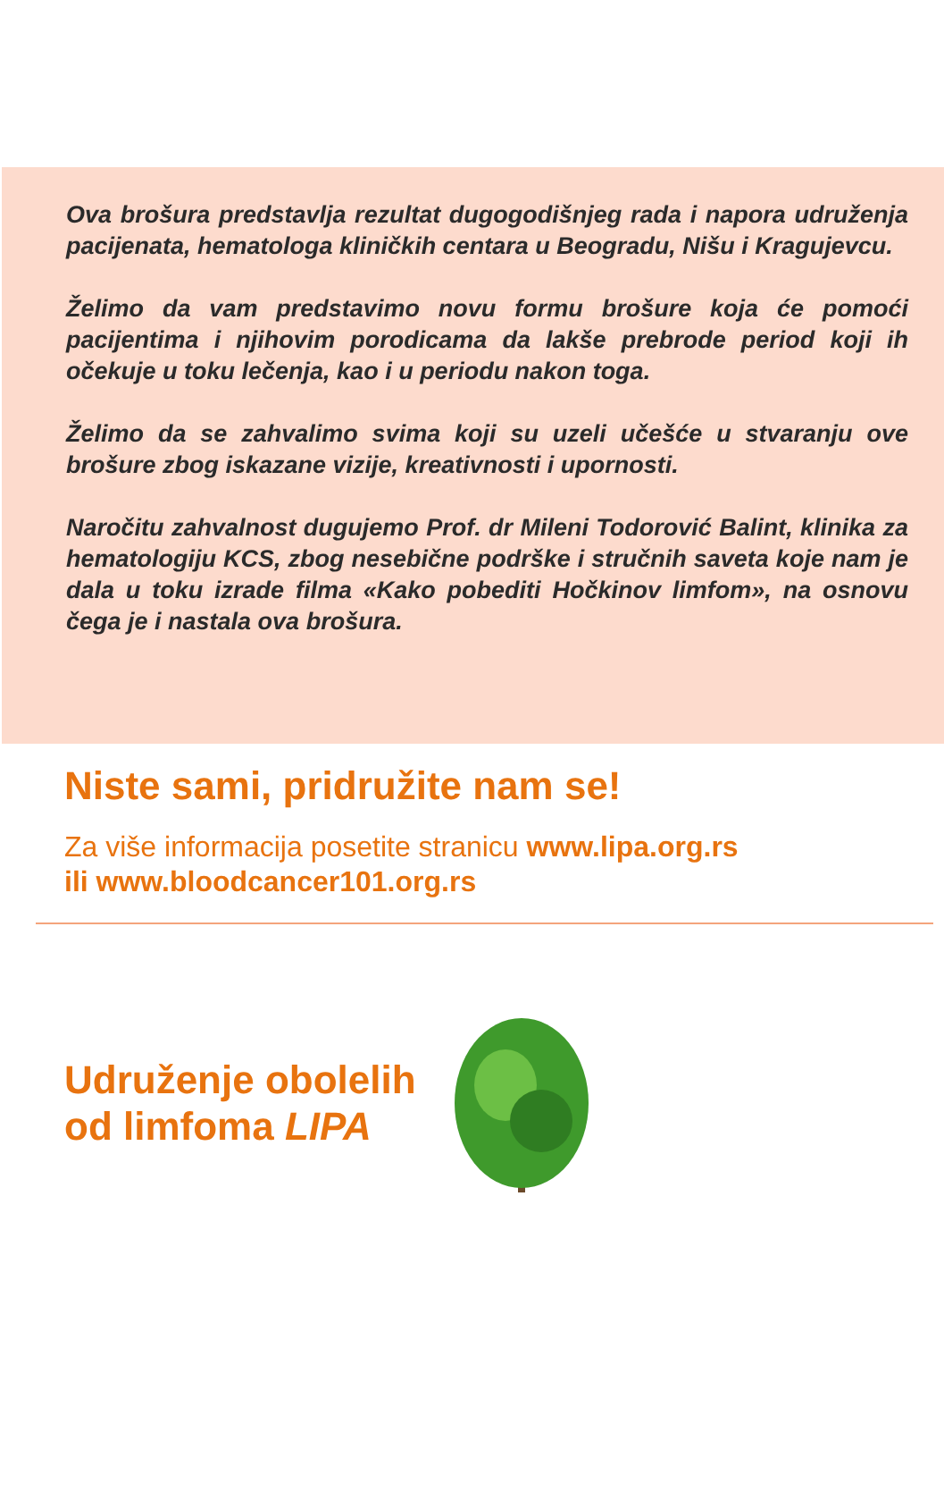Ova brošura predstavlja rezultat dugogodišnjeg rada i napora udruženja pacijenata, hematologa kliničkih centara u Beogradu, Nišu i Kragujevcu.
Želimo da vam predstavimo novu formu brošure koja će pomoći pacijentima i njihovim porodicama da lakše prebrode period koji ih očekuje u toku lečenja, kao i u periodu nakon toga.
Želimo da se zahvalimo svima koji su uzeli učešće u stvaranju ove brošure zbog iskazane vizije, kreativnosti i upornosti.
Naročitu zahvalnost dugujemo Prof. dr Mileni Todorović Balint, klinika za hematologiju KCS, zbog nesebične podrške i stručnih saveta koje nam je dala u toku izrade filma «Kako pobediti Hočkinov limfom», na osnovu čega je i nastala ova brošura.
Niste sami, pridružite nam se!
Za više informacija posetite stranicu www.lipa.org.rs
ili www.bloodcancer101.org.rs
Udruženje obolelih
od limfoma LIPA